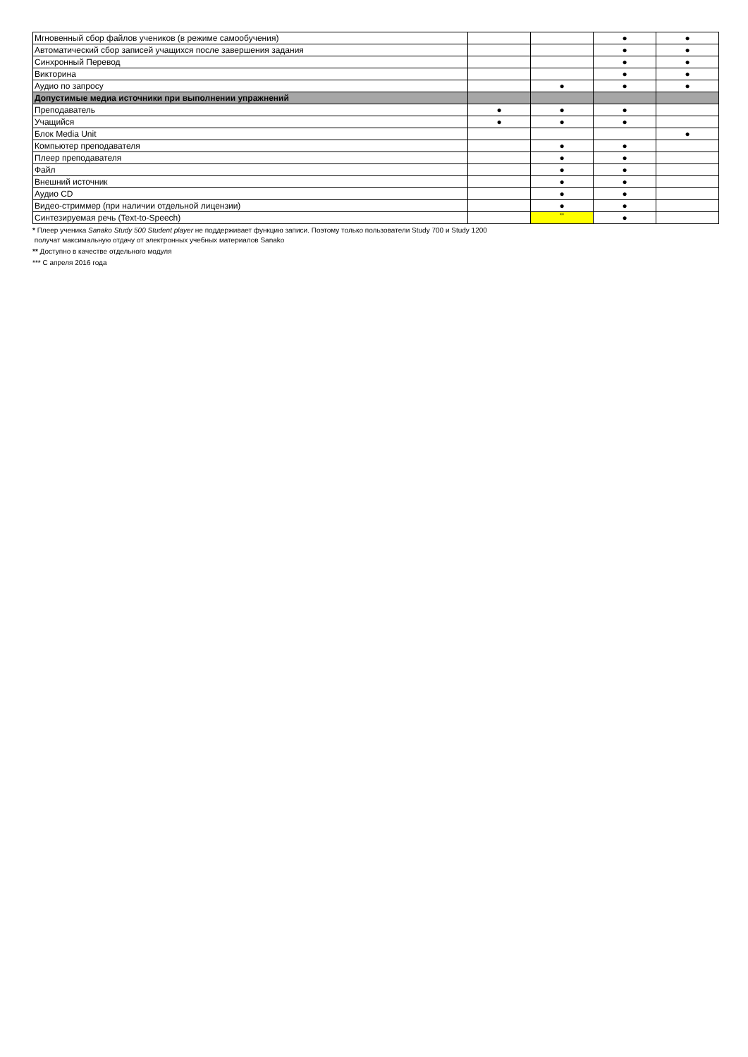| Мгновенный сбор файлов учеников (в режиме самообучения) | | | ● | ● |
| Автоматический сбор записей учащихся после завершения задания | | | ● | ● |
| Синхронный Перевод | | | ● | ● |
| Викторина | | | ● | ● |
| Аудио по запросу | | ● | ● | ● |
| Допустимые медиа источники при выполнении упражнений | | | | |
| Преподаватель | ● | ● | ● | |
| Учащийся | ● | ● | ● | |
| Блок Media Unit | | | | ● |
| Компьютер преподавателя | | ● | ● | |
| Плеер преподавателя | | ● | ● | |
| Файл | | ● | ● | |
| Внешний источник | | ● | ● | |
| Аудио CD | | ● | ● | |
| Видео-стриммер (при наличии отдельной лицензии) | | ● | ● | |
| Синтезируемая речь (Text-to-Speech) | | ** | ● | |
* Плеер ученика Sanako Study 500 Student player не поддерживает функцию записи. Поэтому только пользователи Study 700 и Study 1200
получат максимальную отдачу от электронных учебных материалов Sanako
** Доступно в качестве отдельного модуля
*** С апреля 2016 года